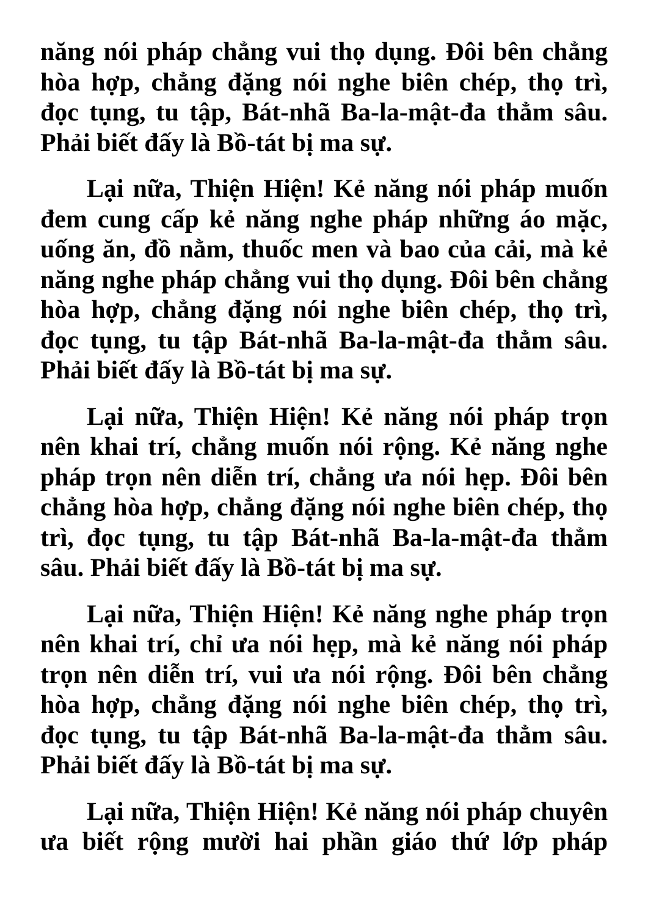năng nói pháp chẳng vui thọ dụng. Đôi bên chẳng hòa hợp, chẳng đặng nói nghe biên chép, thọ trì, đọc tụng, tu tập, Bát-nhã Ba-la-mật-đa thẳm sâu. Phải biết đấy là Bồ-tát bị ma sự.
Lại nữa, Thiện Hiện! Kẻ năng nói pháp muốn đem cung cấp kẻ năng nghe pháp những áo mặc, uống ăn, đồ nằm, thuốc men và bao của cải, mà kẻ năng nghe pháp chẳng vui thọ dụng. Đôi bên chẳng hòa hợp, chẳng đặng nói nghe biên chép, thọ trì, đọc tụng, tu tập Bát-nhã Ba-la-mật-đa thẳm sâu. Phải biết đấy là Bồ-tát bị ma sự.
Lại nữa, Thiện Hiện! Kẻ năng nói pháp trọn nên khai trí, chẳng muốn nói rộng. Kẻ năng nghe pháp trọn nên diễn trí, chẳng ưa nói hẹp. Đôi bên chẳng hòa hợp, chẳng đặng nói nghe biên chép, thọ trì, đọc tụng, tu tập Bát-nhã Ba-la-mật-đa thẳm sâu. Phải biết đấy là Bồ-tát bị ma sự.
Lại nữa, Thiện Hiện! Kẻ năng nghe pháp trọn nên khai trí, chỉ ưa nói hẹp, mà kẻ năng nói pháp trọn nên diễn trí, vui ưa nói rộng. Đôi bên chẳng hòa hợp, chẳng đặng nói nghe biên chép, thọ trì, đọc tụng, tu tập Bát-nhã Ba-la-mật-đa thẳm sâu. Phải biết đấy là Bồ-tát bị ma sự.
Lại nữa, Thiện Hiện! Kẻ năng nói pháp chuyên ưa biết rộng mười hai phần giáo thứ lớp pháp